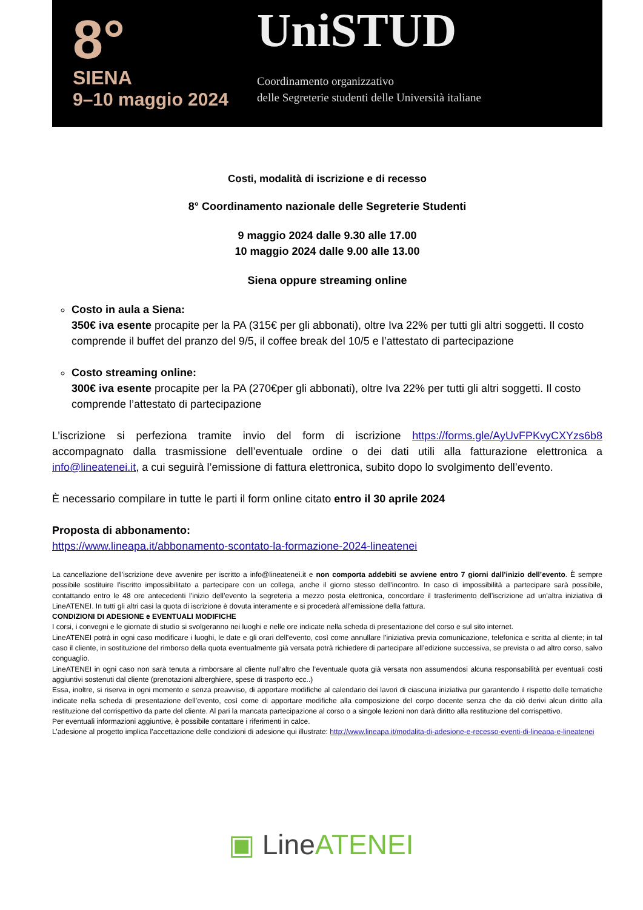8°
SIENA
9–10 maggio 2024
UniSTUD
Coordinamento organizzativo
delle Segreterie studenti delle Università italiane
Costi, modalità di iscrizione e di recesso
8° Coordinamento nazionale delle Segreterie Studenti
9 maggio 2024 dalle 9.30 alle 17.00
10 maggio 2024 dalle 9.00 alle 13.00
Siena oppure streaming online
Costo in aula a Siena:
350€ iva esente procapite per la PA (315€ per gli abbonati), oltre Iva 22% per tutti gli altri soggetti. Il costo comprende il buffet del pranzo del 9/5, il coffee break del 10/5 e l’attestato di partecipazione
Costo streaming online:
300€ iva esente procapite per la PA (270€per gli abbonati), oltre Iva 22% per tutti gli altri soggetti. Il costo comprende l’attestato di partecipazione
L’iscrizione si perfeziona tramite invio del form di iscrizione https://forms.gle/AyUvFPKvyCXYzs6b8 accompagnato dalla trasmissione dell’eventuale ordine o dei dati utili alla fatturazione elettronica a info@lineatenei.it, a cui seguirà l’emissione di fattura elettronica, subito dopo lo svolgimento dell’evento.
È necessario compilare in tutte le parti il form online citato entro il 30 aprile 2024
Proposta di abbonamento:
https://www.lineapa.it/abbonamento-scontato-la-formazione-2024-lineatenei
La cancellazione dell’iscrizione deve avvenire per iscritto a info@lineatenei.it e non comporta addebiti se avviene entro 7 giorni dall’inizio dell’evento. È sempre possibile sostituire l'iscritto impossibilitato a partecipare con un collega, anche il giorno stesso dell'incontro. In caso di impossibilità a partecipare sarà possibile, contattando entro le 48 ore antecedenti l’inizio dell’evento la segreteria a mezzo posta elettronica, concordare il trasferimento dell’iscrizione ad un’altra iniziativa di LineATENEI. In tutti gli altri casi la quota di iscrizione è dovuta interamente e si procederà all'emissione della fattura.
CONDIZIONI DI ADESIONE e EVENTUALI MODIFICHE
I corsi, i convegni e le giornate di studio si svolgeranno nei luoghi e nelle ore indicate nella scheda di presentazione del corso e sul sito internet.
LineATENEI potrà in ogni caso modificare i luoghi, le date e gli orari dell’evento, così come annullare l’iniziativa previa comunicazione, telefonica e scritta al cliente; in tal caso il cliente, in sostituzione del rimborso della quota eventualmente già versata potrà richiedere di partecipare all’edizione successiva, se prevista o ad altro corso, salvo conguaglio.
LineATENEI in ogni caso non sarà tenuta a rimborsare al cliente null’altro che l’eventuale quota già versata non assumendosi alcuna responsabilità per eventuali costi aggiuntivi sostenuti dal cliente (prenotazioni alberghiere, spese di trasporto ecc..)
Essa, inoltre, si riserva in ogni momento e senza preavviso, di apportare modifiche al calendario dei lavori di ciascuna iniziativa pur garantendo il rispetto delle tematiche indicate nella scheda di presentazione dell’evento, così come di apportare modifiche alla composizione del corpo docente senza che da ciò derivi alcun diritto alla restituzione del corrispettivo da parte del cliente. Al pari la mancata partecipazione al corso o a singole lezioni non darà diritto alla restituzione del corrispettivo.
Per eventuali informazioni aggiuntive, è possibile contattare i riferimenti in calce.
L’adesione al progetto implica l’accettazione delle condizioni di adesione qui illustrate: http://www.lineapa.it/modalita-di-adesione-e-recesso-eventi-di-lineapa-e-lineatenei
▣ LineATENEI